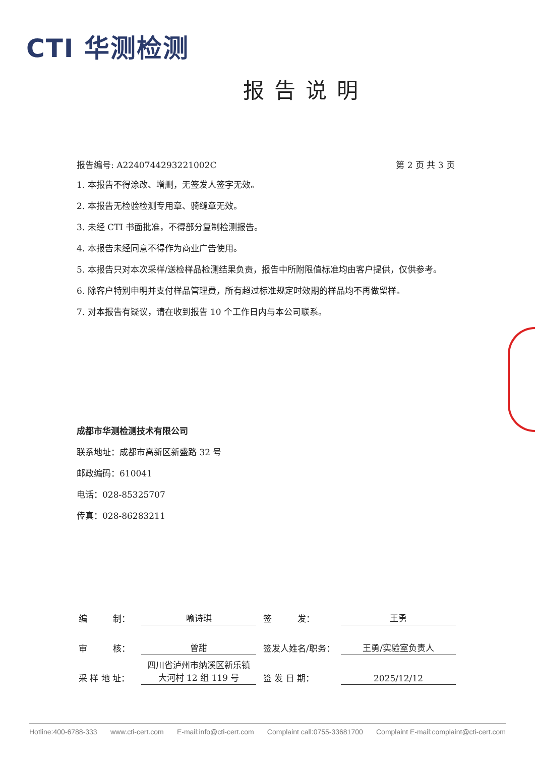CTI 华测检测
报告说明
报告编号: A2240744293221002C 第 2 页 共 3 页
1. 本报告不得涂改、增删，无签发人签字无效。
2. 本报告无检验检测专用章、骑缝章无效。
3. 未经 CTI 书面批准，不得部分复制检测报告。
4. 本报告未经同意不得作为商业广告使用。
5. 本报告只对本次采样/送检样品检测结果负责，报告中所附限值标准均由客户提供，仅供参考。
6. 除客户特别申明并支付样品管理费，所有超过标准规定时效期的样品均不再做留样。
7. 对本报告有疑议，请在收到报告 10 个工作日内与本公司联系。
成都市华测检测技术有限公司
联系地址：成都市高新区新盛路 32 号
邮政编码：610041
电话：028-85325707
传真：028-86283211
| 编 制： | 喻诗琪 | 签 发： | 王勇 |
| 审 核： | 曾甜 | 签发人姓名/职务： | 王勇/实验室负责人 |
| 采 样 地 址： | 四川省泸州市纳溪区新乐镇 大河村 12 组 119 号 | 签 发 日 期： | 2025/12/12 |
Hotline:400-6788-333 www.cti-cert.com E-mail:info@cti-cert.com Complaint call:0755-33681700 Complaint E-mail:complaint@cti-cert.com